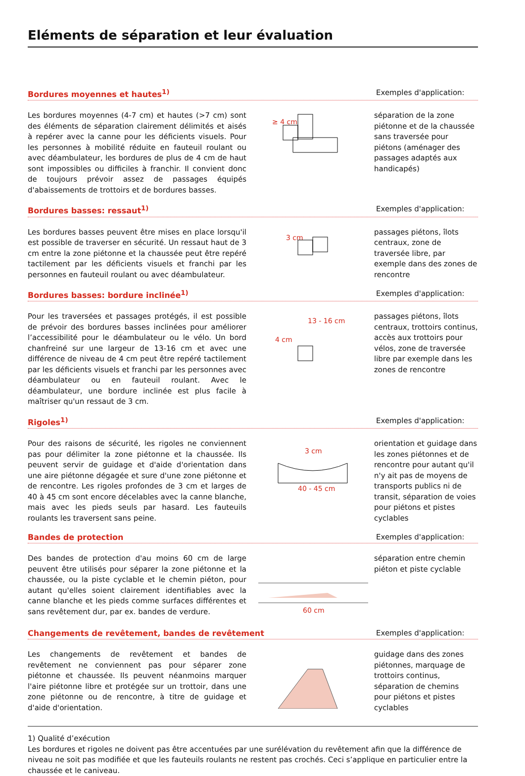Eléments de séparation et leur évaluation
Bordures moyennes et hautes<sup>1)</sup> Exemples d'application:
Les bordures moyennes (4-7 cm) et hautes (>7 cm) sont des éléments de séparation clairement délimités et aisés à repérer avec la canne pour les déficients visuels. Pour les personnes à mobilité réduite en fauteuil roulant ou avec déambulateur, les bordures de plus de 4 cm de haut sont impossibles ou difficiles à franchir. Il convient donc de toujours prévoir assez de passages équipés d'abaissements de trottoirs et de bordures basses.
≥ 4 cm
séparation de la zone piétonne et de la chaussée sans traversée pour piétons (aménager des passages adaptés aux handicapés)
Bordures basses: ressaut<sup>1)</sup> Exemples d'application:
Les bordures basses peuvent être mises en place lorsqu'il est possible de traverser en sécurité. Un ressaut haut de 3 cm entre la zone piétonne et la chaussée peut être repéré tactilement par les déficients visuels et franchi par les personnes en fauteuil roulant ou avec déambulateur.
3 cm
passages piétons, îlots centraux, zone de traversée libre, par exemple dans des zones de rencontre
Bordures basses: bordure inclinée<sup>1)</sup>
Exemples d'application:
Pour les traversées et passages protégés, il est possible de prévoir des bordures basses inclinées pour améliorer l’accessibilité pour le déambulateur ou le vélo. Un bord chanfreiné sur une largeur de 13-16 cm et avec une différence de niveau de 4 cm peut être repéré tactilement par les déficients visuels et franchi par les personnes avec déambulateur ou en fauteuil roulant. Avec le déambulateur, une bordure inclinée est plus facile à maîtriser qu'un ressaut de 3 cm.
13 - 16 cm
4 cm
passages piétons, îlots centraux, trottoirs continus, accès aux trottoirs pour vélos, zone de traversée libre par exemple dans les zones de rencontre
Rigoles<sup>1)</sup> Exemples d'application:
Pour des raisons de sécurité, les rigoles ne conviennent pas pour délimiter la zone piétonne et la chaussée. Ils peuvent servir de guidage et d'aide d'orientation dans une aire piétonne dégagée et sure d'une zone piétonne et de rencontre. Les rigoles profondes de 3 cm et larges de 40 à 45 cm sont encore décelables avec la canne blanche, mais avec les pieds seuls par hasard. Les fauteuils roulants les traversent sans peine.
3 cm
40 - 45 cm
orientation et guidage dans les zones piétonnes et de rencontre pour autant qu'il n'y ait pas de moyens de transports publics ni de transit, séparation de voies pour piétons et pistes cyclables
Bandes de protection Exemples d'application:
Des bandes de protection d'au moins 60 cm de large peuvent être utilisés pour séparer la zone piétonne et la chaussée, ou la piste cyclable et le chemin piéton, pour autant qu'elles soient clairement identifiables avec la canne blanche et les pieds comme surfaces différentes et sans revêtement dur, par ex. bandes de verdure.
60 cm
séparation entre chemin piéton et piste cyclable
Changements de revêtement, bandes de revêtement
Exemples d'application:
Les changements de revêtement et bandes de revêtement ne conviennent pas pour séparer zone piétonne et chaussée. Ils peuvent néanmoins marquer l'aire piétonne libre et protégée sur un trottoir, dans une zone piétonne ou de rencontre, à titre de guidage et d'aide d'orientation.
guidage dans des zones piétonnes, marquage de trottoirs continus, séparation de chemins pour piétons et pistes cyclables
1) Qualité d’exécution
Les bordures et rigoles ne doivent pas être accentuées par une surélévation du revêtement afin que la différence de niveau ne soit pas modifiée et que les fauteuils roulants ne restent pas crochés. Ceci s’applique en particulier entre la chaussée et le caniveau.